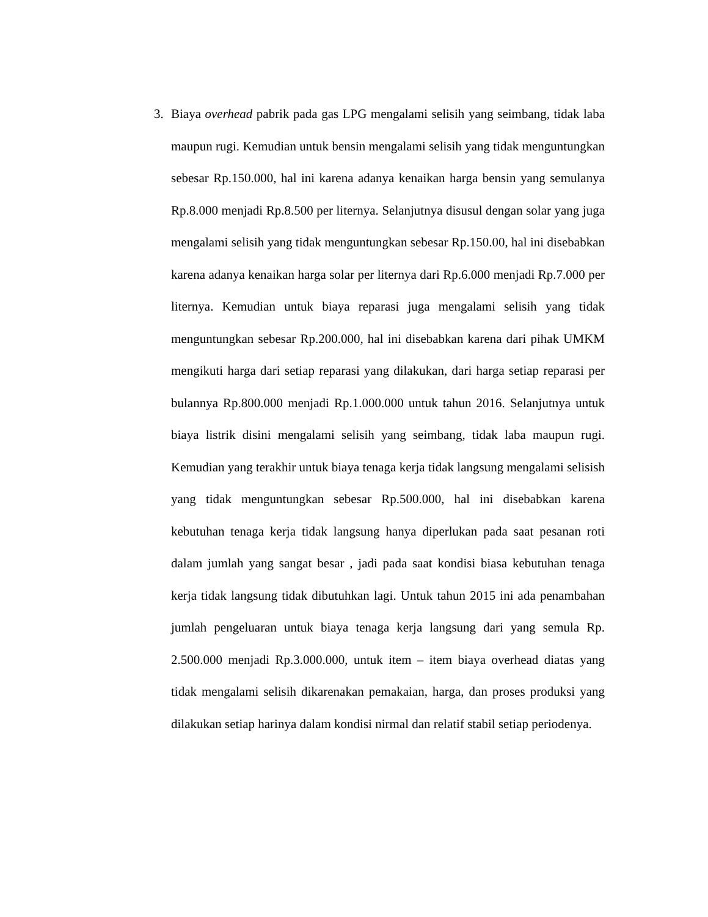3. Biaya overhead pabrik pada gas LPG mengalami selisih yang seimbang, tidak laba maupun rugi. Kemudian untuk bensin mengalami selisih yang tidak menguntungkan sebesar Rp.150.000, hal ini karena adanya kenaikan harga bensin yang semulanya Rp.8.000 menjadi Rp.8.500 per liternya. Selanjutnya disusul dengan solar yang juga mengalami selisih yang tidak menguntungkan sebesar Rp.150.00, hal ini disebabkan karena adanya kenaikan harga solar per liternya dari Rp.6.000 menjadi Rp.7.000 per liternya. Kemudian untuk biaya reparasi juga mengalami selisih yang tidak menguntungkan sebesar Rp.200.000, hal ini disebabkan karena dari pihak UMKM mengikuti harga dari setiap reparasi yang dilakukan, dari harga setiap reparasi per bulannya Rp.800.000 menjadi Rp.1.000.000 untuk tahun 2016. Selanjutnya untuk biaya listrik disini mengalami selisih yang seimbang, tidak laba maupun rugi. Kemudian yang terakhir untuk biaya tenaga kerja tidak langsung mengalami selisish yang tidak menguntungkan sebesar Rp.500.000, hal ini disebabkan karena kebutuhan tenaga kerja tidak langsung hanya diperlukan pada saat pesanan roti dalam jumlah yang sangat besar , jadi pada saat kondisi biasa kebutuhan tenaga kerja tidak langsung tidak dibutuhkan lagi. Untuk tahun 2015 ini ada penambahan jumlah pengeluaran untuk biaya tenaga kerja langsung dari yang semula Rp. 2.500.000 menjadi Rp.3.000.000, untuk item – item biaya overhead diatas yang tidak mengalami selisih dikarenakan pemakaian, harga, dan proses produksi yang dilakukan setiap harinya dalam kondisi nirmal dan relatif stabil setiap periodenya.